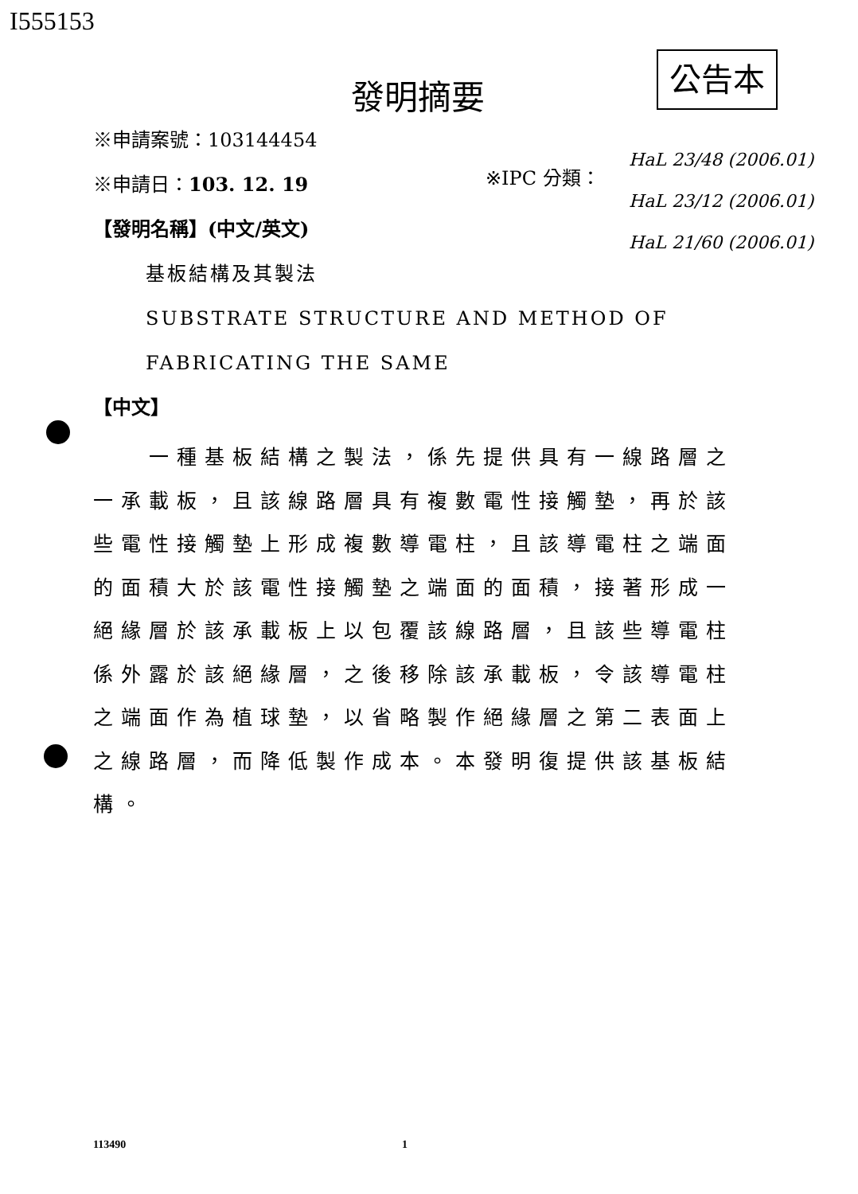I555153
發明摘要
公告本
HaL 23/48 (2006.01)
HaL 23/12 (2006.01)
HaL 21/60 (2006.01)
※IPC 分類：
※申請案號：103144454
※申請日：103. 12. 19
【發明名稱】(中文/英文)
基板結構及其製法
SUBSTRATE STRUCTURE AND METHOD OF
FABRICATING THE SAME
【中文】
　　一種基板結構之製法，係先提供具有一線路層之一承載板，且該線路層具有複數電性接觸墊，再於該些電性接觸墊上形成複數導電柱，且該導電柱之端面的面積大於該電性接觸墊之端面的面積，接著形成一絕緣層於該承載板上以包覆該線路層，且該些導電柱係外露於該絕緣層，之後移除該承載板，令該導電柱之端面作為植球墊，以省略製作絕緣層之第二表面上之線路層，而降低製作成本。本發明復提供該基板結構。
113490 1